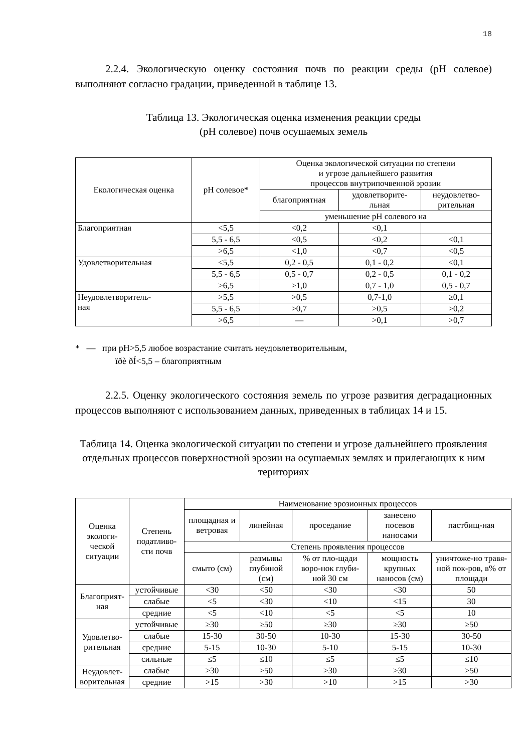18
2.2.4. Экологическую оценку состояния почв по реакции среды (рН солевое) выполняют согласно градации, приведенной в таблице 13.
Таблица 13. Экологическая оценка изменения реакции среды
(рН солевое) почв осушаемых земель
| Екологическая оценка | рН солевое* | Оценка экологической ситуации по степени и угрозе дальнейшего развития процессов внутрипочвенной эрозии | | |
| --- | --- | --- | --- | --- |
| | | благоприятная | удовлетворите- льная | неудовлетво- рительная |
| | | уменьшение рН солевого на | | |
| Благоприятная | <5,5 | <0,2 | <0,1 | |
| | 5,5 - 6,5 | <0,5 | <0,2 | <0,1 |
| | >6,5 | <1,0 | <0,7 | <0,5 |
| Удовлетворительная | <5,5 | 0,2 - 0,5 | 0,1 - 0,2 | <0,1 |
| | 5,5 - 6,5 | 0,5 - 0,7 | 0,2 - 0,5 | 0,1 - 0,2 |
| | >6,5 | >1,0 | 0,7 - 1,0 | 0,5 - 0,7 |
| Неудовлетворитель- ная | >5,5 | >0,5 | 0,7-1,0 | ≥0,1 |
| | 5,5 - 6,5 | >0,7 | >0,5 | >0,2 |
| | >6,5 | — | >0,1 | >0,7 |
* — при рН>5,5 любое возрастание считать неудовлетворительным,
їðè ðÍ<5,5 – благоприятным
2.2.5. Оценку экологического состояния земель по угрозе развития деградационных процессов выполняют с использованием данных, приведенных в таблицах 14 и 15.
Таблица 14. Оценка экологической ситуации по степени и угрозе дальнейшего проявления отдельных процессов поверхностной эрозии на осушаемых землях и прилегающих к ним териториях
| Оценка экологи- ческой ситуации | Степень податливо- сти почв | Наименование эрозионных процессов | | | | |
| --- | --- | --- | --- | --- | --- | --- |
| | | площадная и ветровая | линейная | проседание | занесено посевов наносами | пастбищ-ная |
| | | Степень проявления процессов | | | | |
| | | смыто (см) | размывы глубиной (см) | % от пло-щади воро-нок глуби-ной 30 см | мощность крупных наносов (см) | уничтоже-но травя-ной пок-ров, в% от площади |
| Благоприят- ная | устойчивые | <30 | <50 | <30 | <30 | 50 |
| | слабые | <5 | <30 | <10 | <15 | 30 |
| | средние | <5 | <10 | <5 | <5 | 10 |
| Удовлетво- рительная | устойчивые | ≥30 | ≥50 | ≥30 | ≥30 | ≥50 |
| | слабые | 15-30 | 30-50 | 10-30 | 15-30 | 30-50 |
| | средние | 5-15 | 10-30 | 5-10 | 5-15 | 10-30 |
| | сильные | ≤5 | ≤10 | ≤5 | ≤5 | ≤10 |
| Неудовлет- ворительная | слабые | >30 | >50 | >30 | >30 | >50 |
| | средние | >15 | >30 | >10 | >15 | >30 |